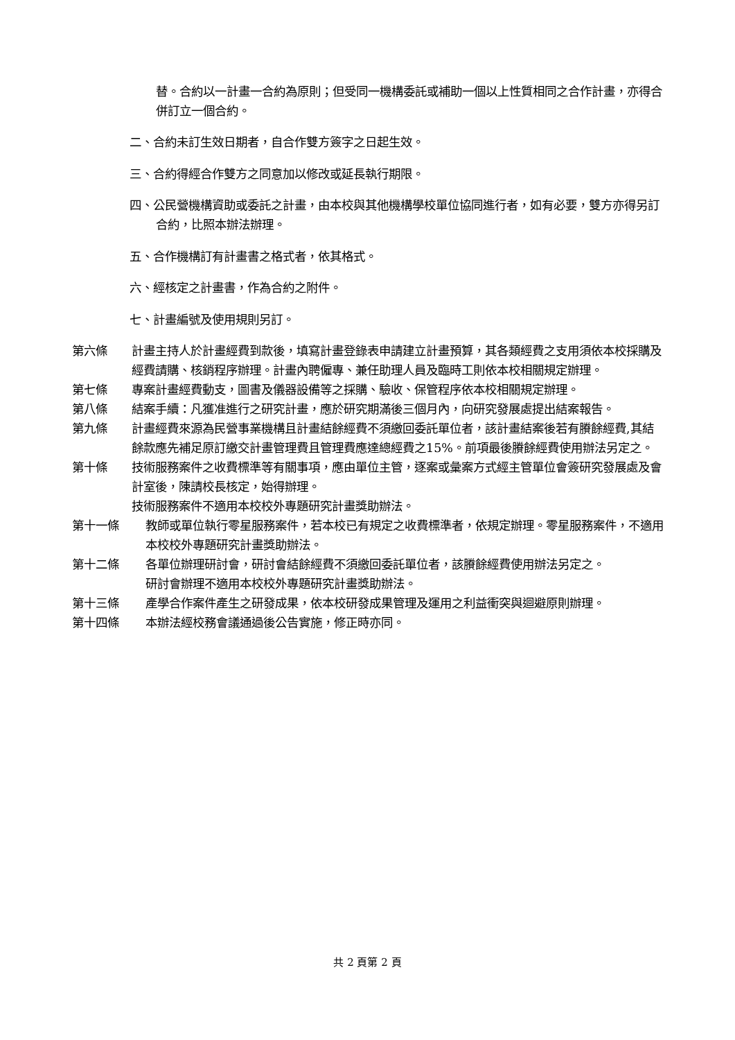替。合約以一計畫一合約為原則；但受同一機構委託或補助一個以上性質相同之合作計畫，亦得合併訂立一個合約。
二、合約未訂生效日期者，自合作雙方簽字之日起生效。
三、合約得經合作雙方之同意加以修改或延長執行期限。
四、公民營機構資助或委託之計畫，由本校與其他機構學校單位協同進行者，如有必要，雙方亦得另訂合約，比照本辦法辦理。
五、合作機構訂有計畫書之格式者，依其格式。
六、經核定之計畫書，作為合約之附件。
七、計畫編號及使用規則另訂。
第六條 計畫主持人於計畫經費到款後，填寫計畫登錄表申請建立計畫預算，其各類經費之支用須依本校採購及經費請購、核銷程序辦理。計畫內聘僱專、兼任助理人員及臨時工則依本校相關規定辦理。
第七條 專案計畫經費動支，圖書及儀器設備等之採購、驗收、保管程序依本校相關規定辦理。
第八條 結案手續：凡獲准進行之研究計畫，應於研究期滿後三個月內，向研究發展處提出結案報告。
第九條 計畫經費來源為民營事業機構且計畫結餘經費不須繳回委託單位者，該計畫結案後若有賸餘經費,其結餘款應先補足原訂繳交計畫管理費且管理費應達總經費之15%。前項最後賸餘經費使用辦法另定之。
第十條 技術服務案件之收費標準等有關事項，應由單位主管，逐案或彙案方式經主管單位會簽研究發展處及會計室後，陳請校長核定，始得辦理。
技術服務案件不適用本校校外專題研究計畫獎助辦法。
第十一條 教師或單位執行零星服務案件，若本校已有規定之收費標準者，依規定辦理。零星服務案件，不適用本校校外專題研究計畫獎助辦法。
第十二條 各單位辦理研討會，研討會結餘經費不須繳回委託單位者，該賸餘經費使用辦法另定之。
研討會辦理不適用本校校外專題研究計畫獎助辦法。
第十三條 產學合作案件產生之研發成果，依本校研發成果管理及運用之利益衝突與迴避原則辦理。
第十四條 本辦法經校務會議通過後公告實施，修正時亦同。
共 2 頁第 2 頁